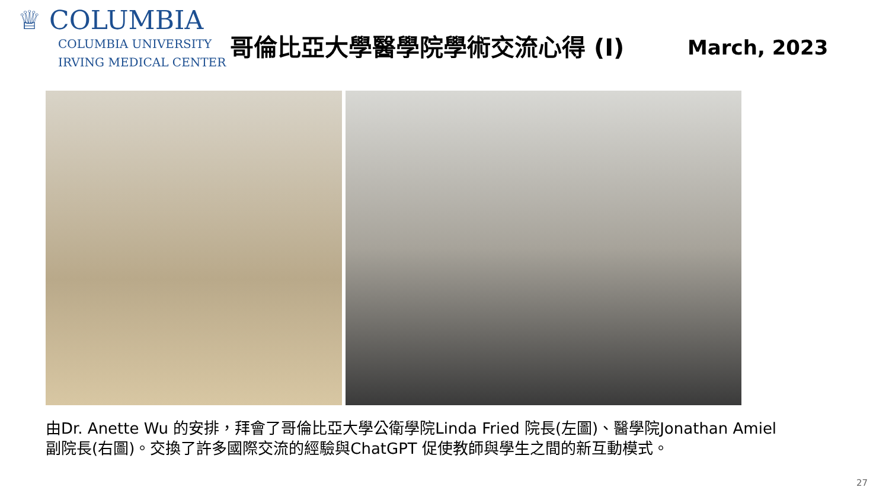♕ COLUMBIA
COLUMBIA UNIVERSITY
IRVING MEDICAL CENTER
哥倫比亞大學醫學院學術交流心得 (I) March, 2023
由Dr. Anette Wu 的安排，拜會了哥倫比亞大學公衛學院Linda Fried 院長(左圖)、醫學院Jonathan Amiel 副院長(右圖)。交換了許多國際交流的經驗與ChatGPT 促使教師與學生之間的新互動模式。
27